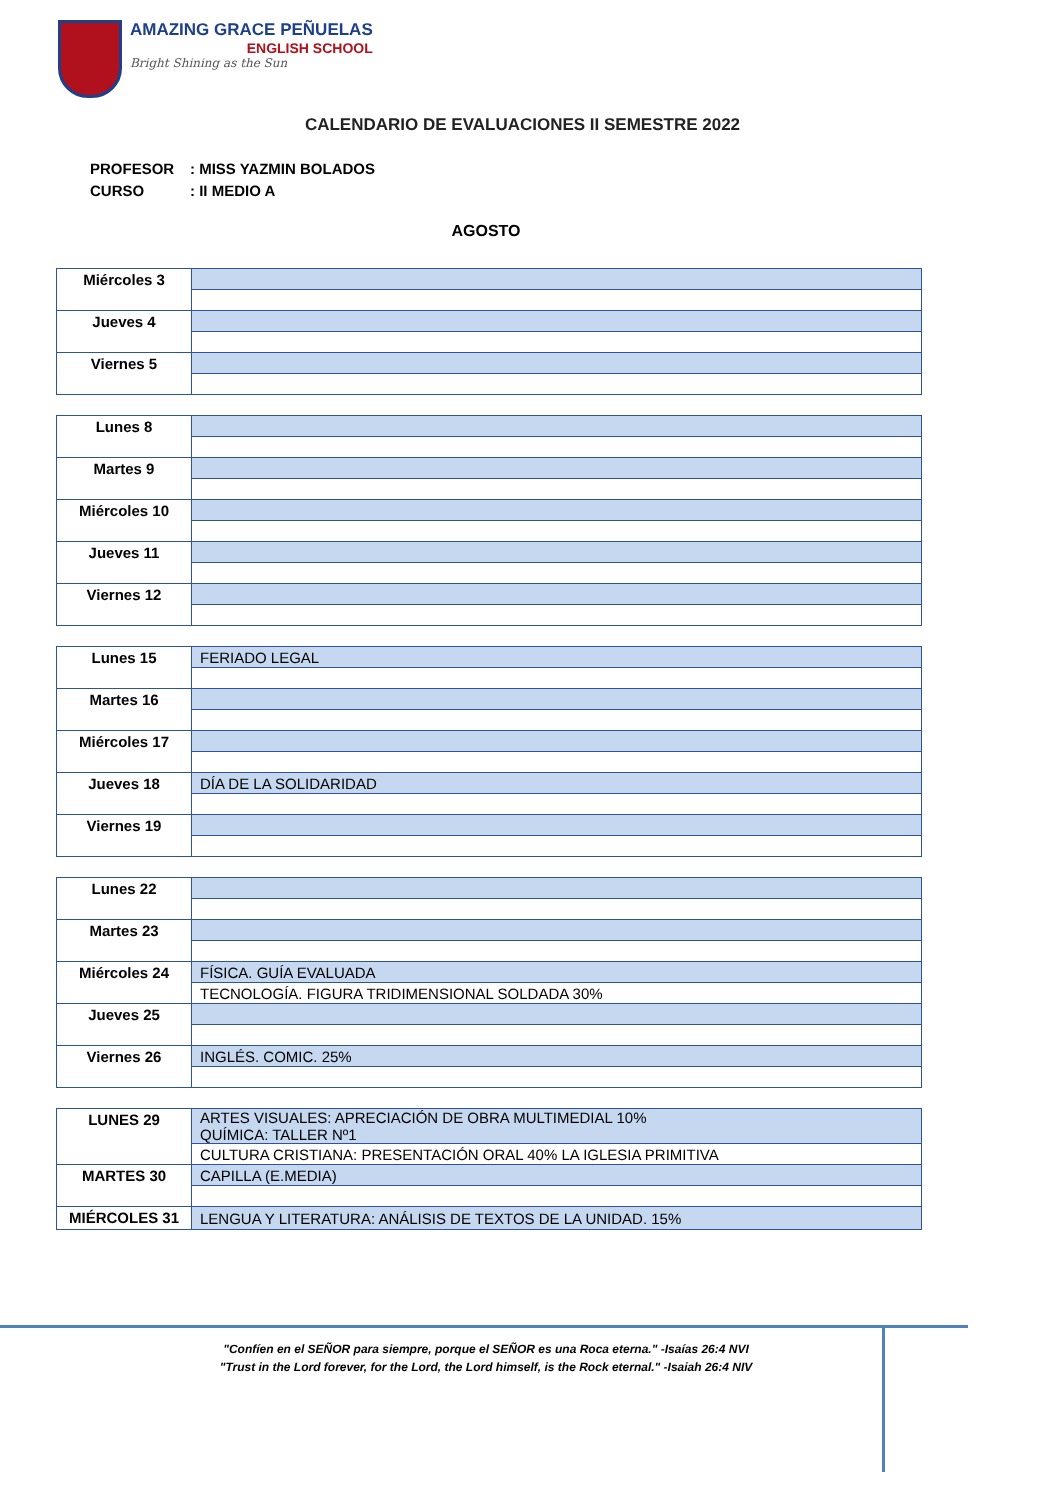AMAZING GRACE PEÑUELAS
ENGLISH SCHOOL
Bright Shining as the Sun
CALENDARIO DE EVALUACIONES II SEMESTRE 2022
PROFESOR: MISS YAZMIN BOLADOS
CURSO: II MEDIO A
AGOSTO
| Miércoles 3 | |
| Jueves 4 | |
| Viernes 5 | |
| Lunes 8 | |
| Martes 9 | |
| Miércoles 10 | |
| Jueves 11 | |
| Viernes 12 | |
| Lunes 15 | FERIADO LEGAL |
| Martes 16 | |
| Miércoles 17 | |
| Jueves 18 | DÍA DE LA SOLIDARIDAD |
| Viernes 19 | |
| Lunes 22 | |
| Martes 23 | |
| Miércoles 24 | FÍSICA. GUÍA EVALUADA |
| | TECNOLOGÍA. FIGURA TRIDIMENSIONAL SOLDADA 30% |
| Jueves 25 | |
| Viernes 26 | INGLÉS. COMIC. 25% |
| LUNES 29 | ARTES VISUALES: APRECIACIÓN DE OBRA MULTIMEDIAL 10% QUÍMICA: TALLER Nº1 |
| | CULTURA CRISTIANA: PRESENTACIÓN ORAL 40% LA IGLESIA PRIMITIVA |
| MARTES 30 | CAPILLA (E.MEDIA) |
| MIÉRCOLES 31 | LENGUA Y LITERATURA: ANÁLISIS DE TEXTOS DE LA UNIDAD. 15% |
"Confíen en el SEÑOR para siempre, porque el SEÑOR es una Roca eterna." -Isaías 26:4 NVI
"Trust in the Lord forever, for the Lord, the Lord himself, is the Rock eternal." -Isaiah 26:4 NIV